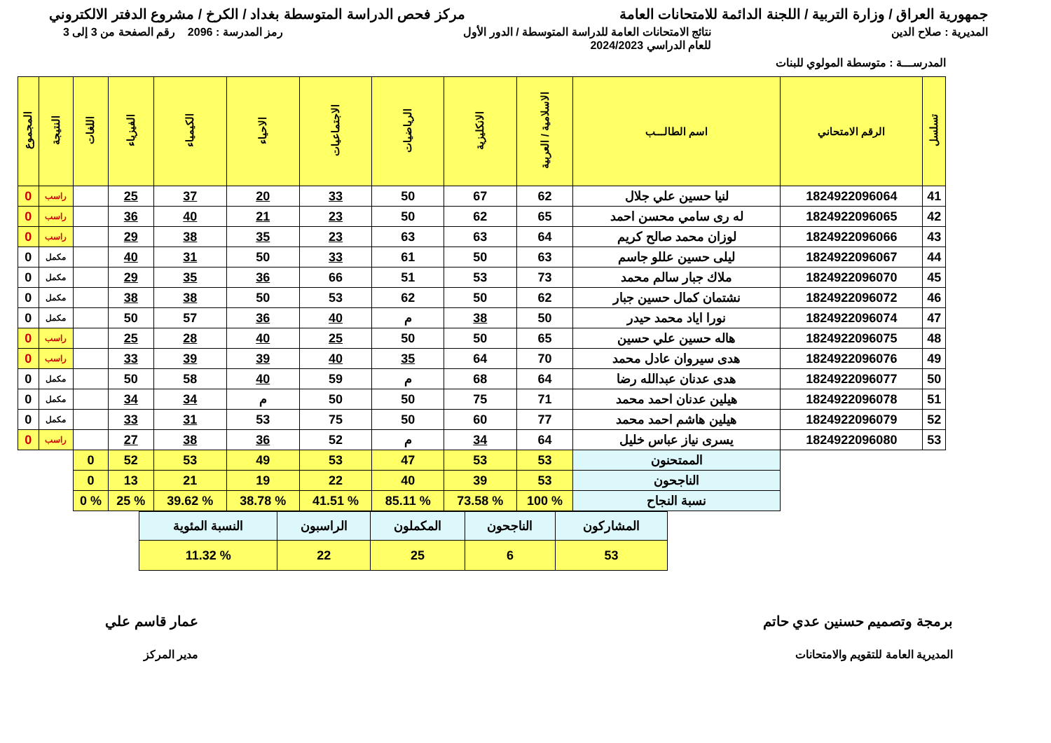جمهورية العراق / وزارة التربية / اللجنة الدائمة للامتحانات العامة
مركز فحص الدراسة المتوسطة بغداد / الكرخ / مشروع الدفتر الالكتروني
المديرية : صلاح الدين نتائج الامتحانات العامة للدراسة المتوسطة / الدور الأول
للعام الدراسي 2024/2023
رمز المدرسة : 2096 رقم الصفحة من 3 إلى 3
المدرســـة : متوسطة المولوي للبنات
| تسلسل | الرقم الامتحاني | اسم الطالـــب | الاسلامية / العربية | الانكليزية | الرياضيات | الاجتماعيات | الاحياء | الكيمياء | الفيزياء | اللغات | النتيجة | المجموع |
| --- | --- | --- | --- | --- | --- | --- | --- | --- | --- | --- | --- | --- |
| 41 | 1824922096064 | لنيا حسين علي جلال | 62 | 67 | 50 | 33 | 20 | 37 | 25 | | راسب | 0 |
| 42 | 1824922096065 | له ری سامي محسن احمد | 65 | 62 | 50 | 23 | 21 | 40 | 36 | | راسب | 0 |
| 43 | 1824922096066 | لوزان محمد صالح كريم | 64 | 63 | 63 | 23 | 35 | 38 | 29 | | راسب | 0 |
| 44 | 1824922096067 | ليلى حسين عللو جاسم | 63 | 50 | 61 | 33 | 50 | 31 | 40 | | مكمل | 0 |
| 45 | 1824922096070 | ملاك جبار سالم محمد | 73 | 53 | 51 | 66 | 36 | 35 | 29 | | مكمل | 0 |
| 46 | 1824922096072 | نشتمان كمال حسين جبار | 62 | 50 | 62 | 53 | 50 | 38 | 38 | | مكمل | 0 |
| 47 | 1824922096074 | نورا اياد محمد حيدر | 50 | 38 | م | 40 | 36 | 57 | 50 | | مكمل | 0 |
| 48 | 1824922096075 | هاله حسين علي حسين | 65 | 50 | 50 | 25 | 40 | 28 | 25 | | راسب | 0 |
| 49 | 1824922096076 | هدى سيروان عادل محمد | 70 | 64 | 35 | 40 | 39 | 39 | 33 | | راسب | 0 |
| 50 | 1824922096077 | هدى عدنان عبدالله رضا | 64 | 68 | م | 59 | 40 | 58 | 50 | | مكمل | 0 |
| 51 | 1824922096078 | هيلين عدنان احمد محمد | 71 | 75 | 50 | 50 | م | 34 | 34 | | مكمل | 0 |
| 52 | 1824922096079 | هيلين هاشم احمد محمد | 77 | 60 | 50 | 75 | 53 | 31 | 33 | | مكمل | 0 |
| 53 | 1824922096080 | يسرى نياز عباس خليل | 64 | 34 | م | 52 | 36 | 38 | 27 | | راسب | 0 |
| | | الممتحنون | 53 | 53 | 47 | 53 | 49 | 53 | 52 | 0 | | |
| | | الناجحون | 53 | 39 | 40 | 22 | 19 | 21 | 13 | 0 | | |
| | | نسبة النجاح | % 100 | % 73.58 | % 85.11 | % 41.51 | % 38.78 | % 39.62 | % 25 | % 0 | | |
| المشاركون | الناجحون | المكملون | الراسبون | النسبة المئوية |
| 53 | 6 | 25 | 22 | % 11.32 |
برمجة وتصميم حسنين عدي حاتم
المديرية العامة للتقويم والامتحانات
عمار قاسم علي
مدير المركز